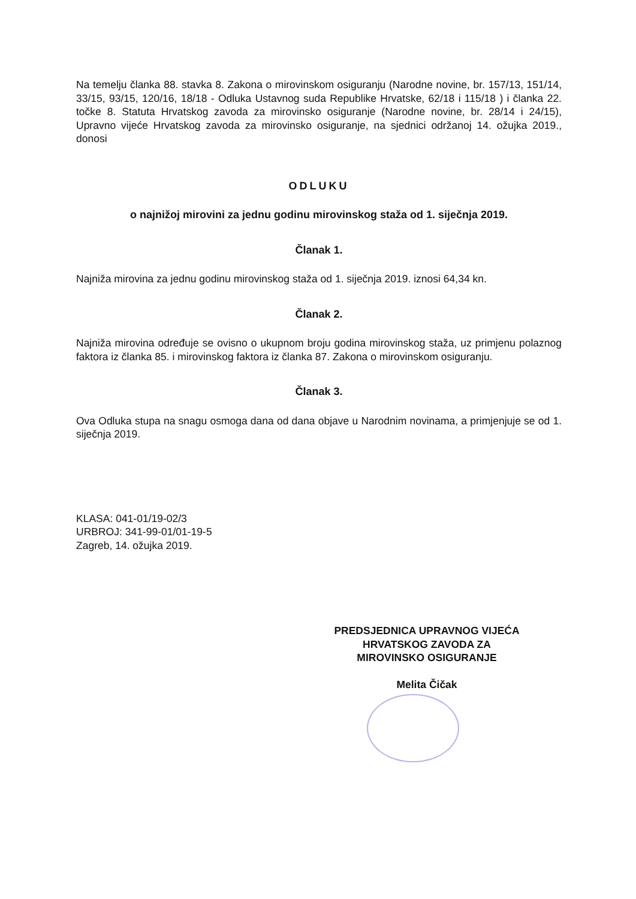Na temelju članka 88. stavka 8. Zakona o mirovinskom osiguranju (Narodne novine, br. 157/13, 151/14, 33/15, 93/15, 120/16, 18/18 - Odluka Ustavnog suda Republike Hrvatske, 62/18 i 115/18 ) i članka 22. točke 8. Statuta Hrvatskog zavoda za mirovinsko osiguranje (Narodne novine, br. 28/14 i 24/15), Upravno vijeće Hrvatskog zavoda za mirovinsko osiguranje, na sjednici održanoj 14. ožujka 2019., donosi
ODLUKU
o najnižoj mirovini za jednu godinu mirovinskog staža od 1. siječnja 2019.
Članak 1.
Najniža mirovina za jednu godinu mirovinskog staža od 1. siječnja 2019. iznosi 64,34 kn.
Članak 2.
Najniža mirovina određuje se ovisno o ukupnom broju godina mirovinskog staža, uz primjenu polaznog faktora iz članka 85. i mirovinskog faktora iz članka 87. Zakona o mirovinskom osiguranju.
Članak 3.
Ova Odluka stupa na snagu osmoga dana od dana objave u Narodnim novinama, a primjenjuje se od 1. siječnja 2019.
KLASA: 041-01/19-02/3
URBROJ: 341-99-01/01-19-5
Zagreb, 14. ožujka 2019.
PREDSJEDNICA UPRAVNOG VIJEĆA
HRVATSKOG ZAVODA ZA
MIROVINSKO OSIGURANJE
Melita Čičak